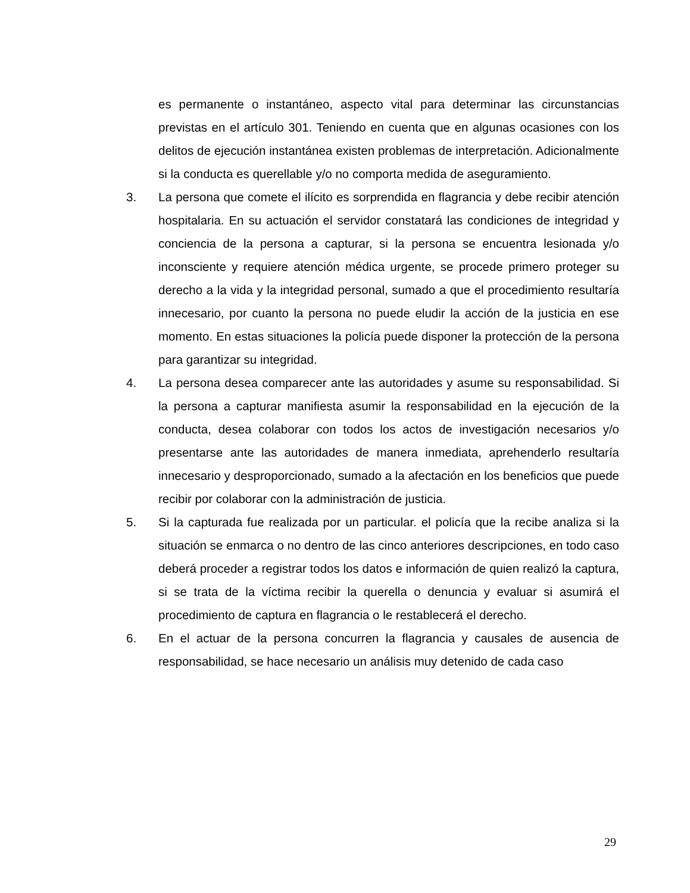es permanente o instantáneo, aspecto vital para determinar las circunstancias previstas en el artículo 301. Teniendo en cuenta que en algunas ocasiones con los delitos de ejecución instantánea existen problemas de interpretación. Adicionalmente si la conducta es querellable y/o no comporta medida de aseguramiento.
3. La persona que comete el ilícito es sorprendida en flagrancia y debe recibir atención hospitalaria. En su actuación el servidor constatará las condiciones de integridad y conciencia de la persona a capturar, si la persona se encuentra lesionada y/o inconsciente y requiere atención médica urgente, se procede primero proteger su derecho a la vida y la integridad personal, sumado a que el procedimiento resultaría innecesario, por cuanto la persona no puede eludir la acción de la justicia en ese momento. En estas situaciones la policía puede disponer la protección de la persona para garantizar su integridad.
4. La persona desea comparecer ante las autoridades y asume su responsabilidad. Si la persona a capturar manifiesta asumir la responsabilidad en la ejecución de la conducta, desea colaborar con todos los actos de investigación necesarios y/o presentarse ante las autoridades de manera inmediata, aprehenderlo resultaría innecesario y desproporcionado, sumado a la afectación en los beneficios que puede recibir por colaborar con la administración de justicia.
5. Si la capturada fue realizada por un particular. el policía que la recibe analiza si la situación se enmarca o no dentro de las cinco anteriores descripciones, en todo caso deberá proceder a registrar todos los datos e información de quien realizó la captura, si se trata de la víctima recibir la querella o denuncia y evaluar si asumirá el procedimiento de captura en flagrancia o le restablecerá el derecho.
6. En el actuar de la persona concurren la flagrancia y causales de ausencia de responsabilidad, se hace necesario un análisis muy detenido de cada caso
29